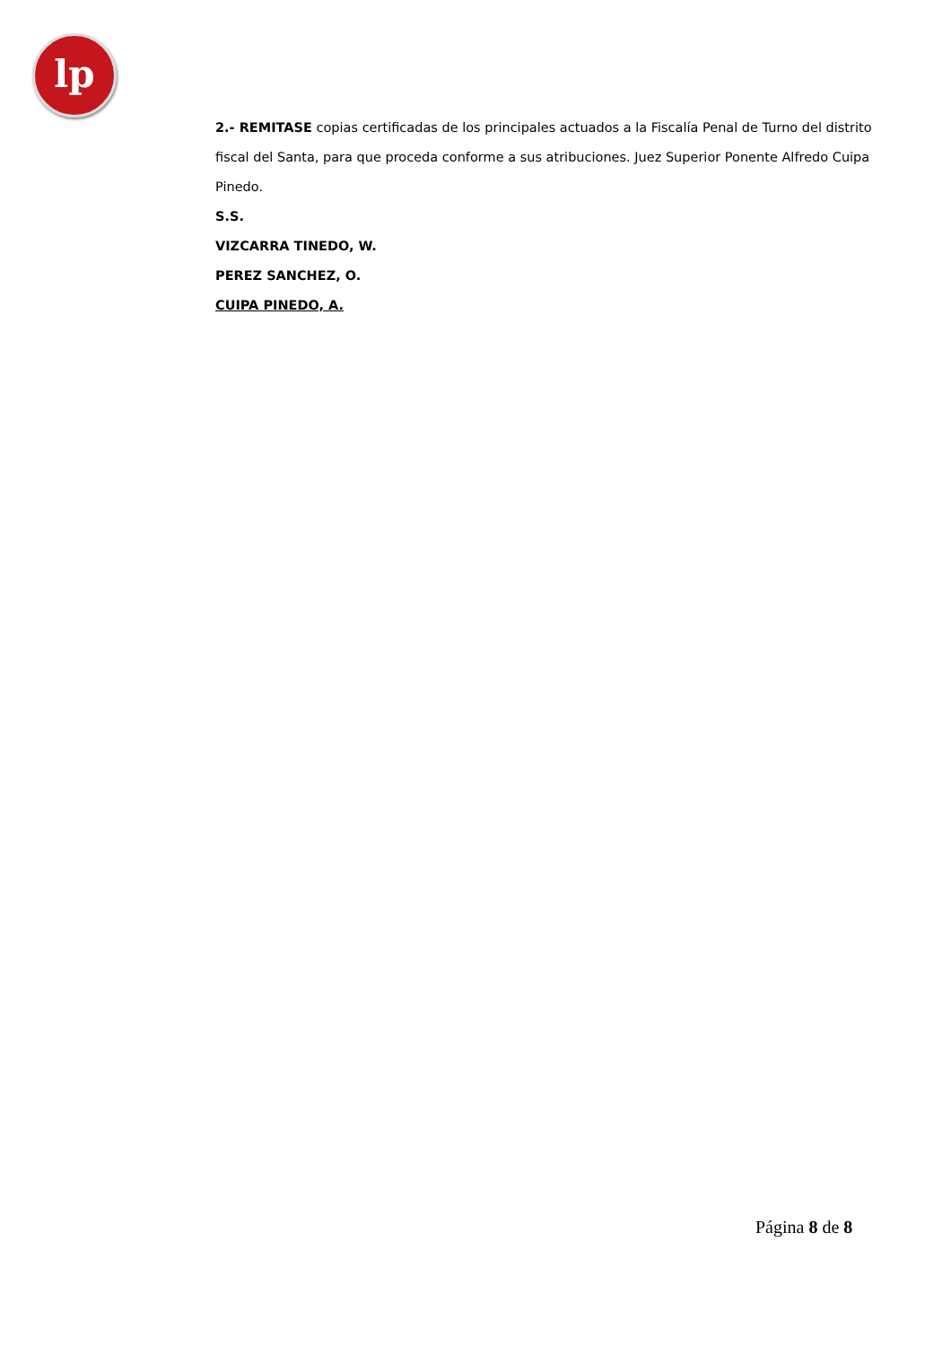lp
2.- REMITASE copias certificadas de los principales actuados a la Fiscalía Penal de Turno del distrito fiscal del Santa, para que proceda conforme a sus atribuciones. Juez Superior Ponente Alfredo Cuipa Pinedo.
S.S.
VIZCARRA TINEDO, W.
PEREZ SANCHEZ, O.
CUIPA PINEDO, A.
Página 8 de 8